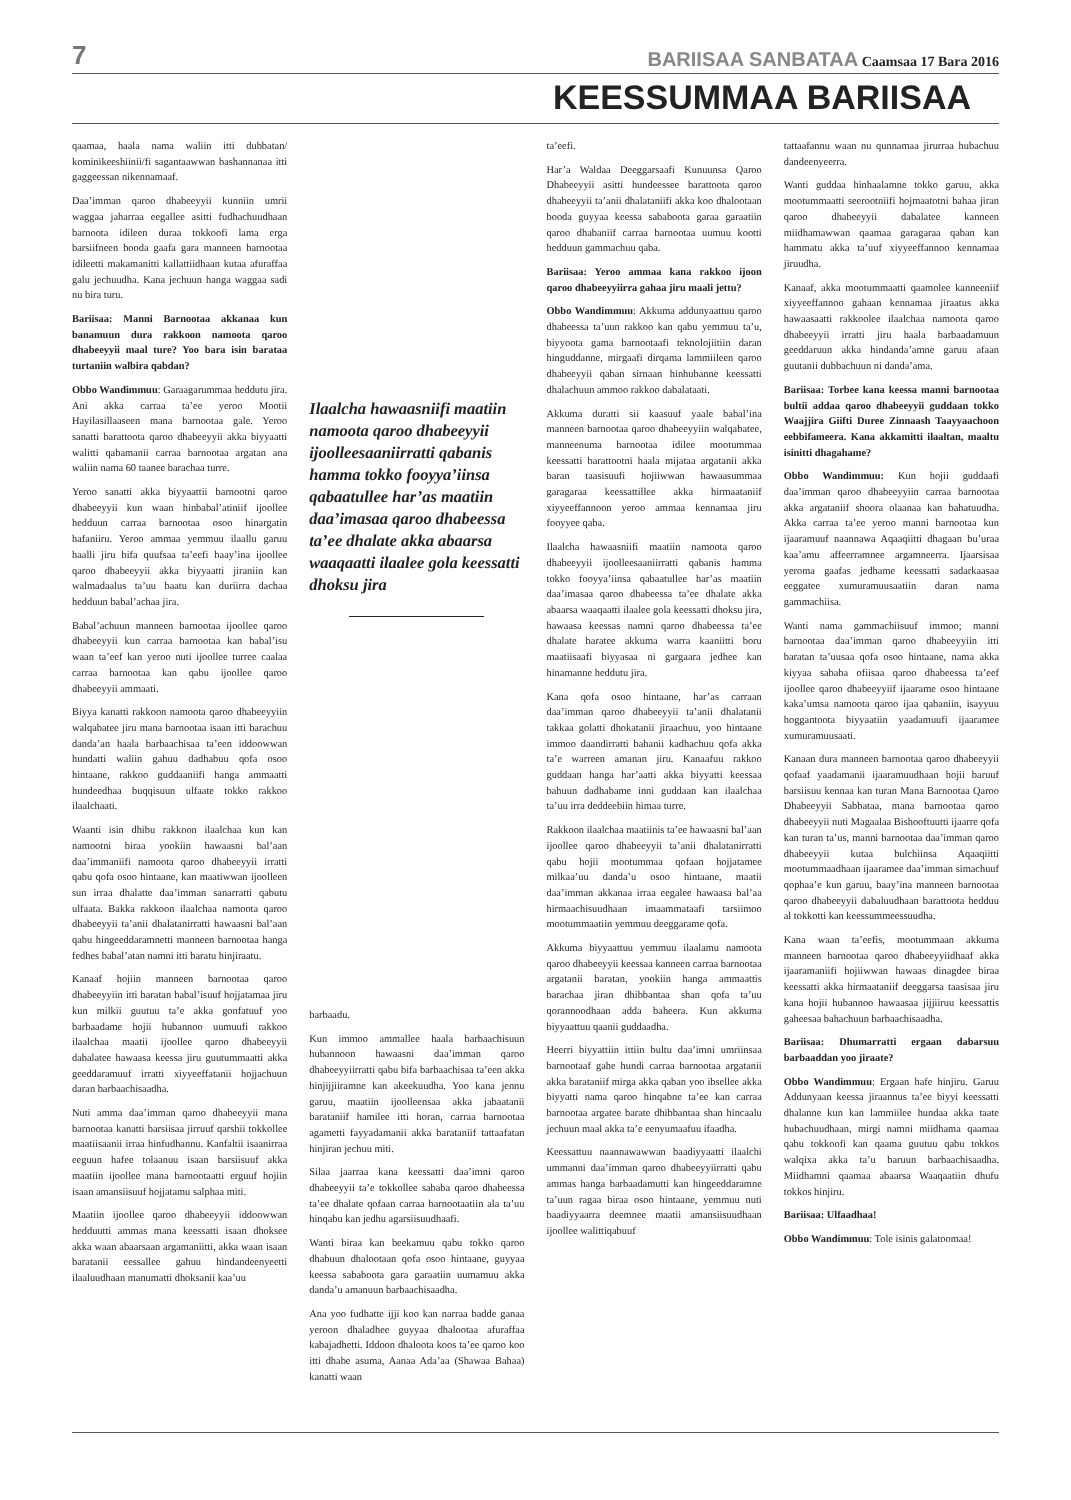7 BARIISAA SANBATAA Caamsaa 17 Bara 2016
KEESSUMMAA BARIISAA
qaamaa, haala nama waliin itti dubbatan/ kominikeeshiinii/fi sagantaawwan bashannanaa itti gaggeessan nikennamaaf.
Daa’imman qaroo dhabeeyyii kunniin umrii waggaa jaharraa eegallee asitti fudhachuudhaan barnoota idileen duraa tokkoofi lama erga barsiifneen booda gaafa gara manneen barnootaa idileetti makamanitti kallattiidhaan kutaa afuraffaa galu jechuudha. Kana jechuun hanga waggaa sadi nu bira turu.
Bariisaa: Manni Barnootaa akkanaa kun banamuun dura rakkoon namoota qaroo dhabeeyyii maal ture? Yoo bara isin barataa turtaniin walbira qabdan?
Obbo Wandimmuu: Garaagarummaa heddutu jira. Ani akka carraa ta’ee yeroo Mootii Hayilasillaaseen mana barnootaa gale. Yeroo sanatti barattoota qaroo dhabeeyyii akka biyyaatti walitti qabamanii carraa barnootaa argatan ana waliin nama 60 taanee barachaa turre.
Yeroo sanatti akka biyyaattii barnootni qaroo dhabeeyyii kun waan hinbabal’atiniif ijoollee hedduun carraa barnootaa osoo hinargatin hafaniiru. Yeroo ammaa yemmuu ilaallu garuu haalli jiru bifa quufsaa ta’eefi baay’ina ijoollee qaroo dhabeeyyii akka biyyaatti jiraniin kan walmadaalus ta’uu baatu kan duriirra dachaa hedduun babal’achaa jira.
Babal’achuun manneen barnootaa ijoollee qaroo dhabeeyyii kun carraa barnootaa kan babal’isu waan ta’eef kan yeroo nuti ijoollee turree caalaa carraa barnootaa kan qabu ijoollee qaroo dhabeeyyii ammaati.
Biyya kanatti rakkoon namoota qaroo dhabeeyyiin walqabatee jiru mana barnootaa isaan itti barachuu danda’an haala barbaachisaa ta’een iddoowwan hundatti waliin gahuu dadhabuu qofa osoo hintaane, rakkoo guddaaniifi hanga ammaatti hundeedhaa buqqisuun ulfaate tokko rakkoo ilaalchaati.
Waanti isin dhibu rakkoon ilaalchaa kun kan namootni biraa yookiin hawaasni bal’aan daa’immaniifi namoota qaroo dhabeeyyii irratti qabu qofa osoo hintaane, kan maatiwwan ijoolleen sun irraa dhalatte daa’imman sanarratti qabutu ulfaata. Bakka rakkoon ilaalchaa namoota qaroo dhabeeyyii ta’anii dhalatanirratti hawaasni bal’aan qabu hingeeddaramnetti manneen barnootaa hanga fedhes babal’atan namni itti baratu hinjiraatu.
Kanaaf hojiin manneen barnootaa qaroo dhabeeyyiin itti baratan babal’isuuf hojjatamaa jiru kun milkii guutuu ta’e akka gonfatuuf yoo barbaadame hojii hubannoo uumuufi rakkoo ilaalchaa maatii ijoollee qaroo dhabeeyyii dabalatee hawaasa keessa jiru guutummaatti akka geeddaramuuf irratti xiyyeeffatanii hojjachuun daran barbaachisaadha.
Nuti amma daa’imman qaroo dhabeeyyii mana barnootaa kanatti barsiisaa jirruuf qarshii tokkollee maatiisaanii irraa hinfudhannu. Kanfaltii isaanirraa eeguun hafee tolaanuu isaan barsiisuuf akka maatiin ijoollee mana barnootaatti erguuf hojiin isaan amansiisuuf hojjatamu salphaa miti.
Maatiin ijoollee qaroo dhabeeyyii iddoowwan hedduutti ammas mana keessatti isaan dhoksee akka waan abaarsaan argamaniitti, akka waan isaan baratanii eessallee gahuu hindandeenyeetti ilaaluudhaan manumatti dhoksanii kaa’uu
Ilaalcha hawaasniifi maatiin namoota qaroo dhabeeyyii ijoolleesaaniirratti qabanis hamma tokko fooyya’iinsa qabaatullee har’as maatiin daa’imasaa qaroo dhabeessa ta’ee dhalate akka abaarsa waaqaatti ilaalee gola keessatti dhoksu jira
barbaadu.
Kun immoo ammallee haala barbaachisuun hubannoon hawaasni daa’imman qaroo dhabeeyyiirratti qabu bifa barbaachisaa ta’een akka hinjijjiiramne kan akeekuudha. Yoo kana jennu garuu, maatiin ijoolleensaa akka jabaatanii barataniif hamilee itti horan, carraa barnootaa agametti fayyadamanii akka barataniif tattaafatan hinjiran jechuu miti.
Silaa jaarraa kana keessatti daa’imni qaroo dhabeeyyii ta’e tokkollee sababa qaroo dhabeessa ta’ee dhalate qofaan carraa barnootaatiin ala ta’uu hinqabu kan jedhu agarsiisuudhaafi.
Wanti biraa kan beekamuu qabu tokko qaroo dhabuun dhalootaan qofa osoo hintaane, guyyaa keessa sababoota gara garaatiin uumamuu akka danda’u amanuun barbaachisaadha.
Ana yoo fudhatte ijji koo kan narraa badde ganaa yeroon dhaladhee guyyaa dhalootaa afuraffaa kabajadhetti. Iddoon dhaloota koos ta’ee qaroo koo itti dhabe asuma, Aanaa Ada’aa (Shawaa Bahaa) kanatti waan
ta’eefi.
Har’a Waldaa Deeggarsaafi Kunuunsa Qaroo Dhabeeyyii asitti hundeessee barattoota qaroo dhabeeyyii ta’anii dhalataniifi akka koo dhalootaan booda guyyaa keessa sababoota garaa garaatiin qaroo dhabaniif carraa barnootaa uumuu kootti hedduun gammachuu qaba.
Bariisaa: Yeroo ammaa kana rakkoo ijoon qaroo dhabeeyyiirra gahaa jiru maali jettu?
Obbo Wandimmuu: Akkuma addunyaattuu qaroo dhabeessa ta’uun rakkoo kan qabu yemmuu ta’u, biyyoota gama barnootaafi teknolojiitiin daran hinguddanne, mirgaafi dirqama lammiileen qaroo dhabeeyyii qaban sirnaan hinhubanne keessatti dhalachuun ammoo rakkoo dabalataati.
Akkuma duratti sii kaasuuf yaale babal’ina manneen barnootaa qaroo dhabeeyyiin walqabatee, manneenuma barnootaa idilee mootummaa keessatti barattootni haala mijataa argatanii akka baran taasisuufi hojiiwwan hawaasummaa garagaraa keessattillee akka hirmaataniif xiyyeeffannoon yeroo ammaa kennamaa jiru fooyyee qaba.
Ilaalcha hawaasniifi maatiin namoota qaroo dhabeeyyii ijoolleesaaniirratti qabanis hamma tokko fooyya’iinsa qabaatullee har’as maatiin daa’imasaa qaroo dhabeessa ta’ee dhalate akka abaarsa waaqaatti ilaalee gola keessatti dhoksu jira, hawaasa keessas namni qaroo dhabeessa ta’ee dhalate baratee akkuma warra kaaniitti boru maatiisaafi biyyasaa ni gargaara jedhee kan hinamanne heddutu jira.
Kana qofa osoo hintaane, har’as carraan daa’imman qaroo dhabeeyyii ta’anii dhalatanii takkaa golatti dhokatanii jiraachuu, yoo hintaane immoo daandirratti bahanii kadhachuu qofa akka ta’e warreen amanan jiru. Kanaafuu rakkoo guddaan hanga har’aatti akka biyyatti keessaa bahuun dadhabame inni guddaan kan ilaalchaa ta’uu irra deddeebiin himaa turre.
Rakkoon ilaalchaa maatiinis ta’ee hawaasni bal’aan ijoollee qaroo dhabeeyyii ta’anii dhalatanirratti qabu hojii mootummaa qofaan hojjatamee milkaa’uu danda’u osoo hintaane, maatii daa’imman akkanaa irraa eegalee hawaasa bal’aa hirmaachisuudhaan imaammataafi tarsiimoo mootummaatiin yemmuu deeggarame qofa.
Akkuma biyyaattuu yemmuu ilaalamu namoota qaroo dhabeeyyii keessaa kanneen carraa barnootaa argatanii baratan, yookiin hanga ammaattis barachaa jiran dhibbantaa shan qofa ta’uu qorannoodhaan adda baheera. Kun akkuma biyyaattuu qaanii guddaadha.
Heerri biyyattiin ittiin bultu daa’imni umriinsaa barnootaaf gahe hundi carraa barnootaa argatanii akka barataniif mirga akka qaban yoo ibsellee akka biyyatti nama qaroo hinqabne ta’ee kan carraa barnootaa argatee barate dhibbantaa shan hincaalu jechuun maal akka ta’e eenyumaafuu ifaadha.
Keessattuu naannawawwan baadiyyaatti ilaalchi ummanni daa’imman qaroo dhabeeyyiirratti qabu ammas hanga barbaadamutti kan hingeeddaramne ta’uun ragaa biraa osoo hintaane, yemmuu nuti baadiyyaarra deemnee maatii amansiisuudhaan ijoollee walittiqabuuf
tattaafannu waan nu qunnamaa jirurraa hubachuu dandeenyeerra.
Wanti guddaa hinhaalamne tokko garuu, akka mootummaatti seerootniifi hojmaatotni bahaa jiran qaroo dhabeeyyii dabalatee kanneen miidhamawwan qaamaa garagaraa qaban kan hammatu akka ta’uuf xiyyeeffannoo kennamaa jiruudha.
Kanaaf, akka mootummaatti qaamolee kanneeniif xiyyeeffannoo gahaan kennamaa jiraatus akka hawaasaatti rakkoolee ilaalchaa namoota qaroo dhabeeyyii irratti jiru haala barbaadamuun geeddaruun akka hindanda’amne garuu afaan guutanii dubbachuun ni danda’ama.
Bariisaa: Torbee kana keessa manni barnootaa bultii addaa qaroo dhabeeyyii guddaan tokko Waajjira Giifti Duree Zinnaash Taayyaachoon eebbifameera. Kana akkamitti ilaaltan, maaltu isinitti dhagahame?
Obbo Wandimmuu: Kun hojii guddaafi daa’imman qaroo dhabeeyyiin carraa barnootaa akka argataniif shoora olaanaa kan bahatuudha. Akka carraa ta’ee yeroo manni barnootaa kun ijaaramuuf naannawa Aqaaqiitti dhagaan bu’uraa kaa’amu affeerramnee argamneerra. Ijaarsisaa yeroma gaafas jedhame keessatti sadarkaasaa eeggatee xumuramuusaatiin daran nama gammachiisa.
Wanti nama gammachiisuuf immoo; manni barnootaa daa’imman qaroo dhabeeyyiin itti baratan ta’uusaa qofa osoo hintaane, nama akka kiyyaa sababa ofiisaa qaroo dhabeessa ta’eef ijoollee qaroo dhabeeyyiif ijaarame osoo hintaane kaka’umsa namoota qaroo ijaa qabaniin, isayyuu hoggantoota biyyaatiin yaadamuufi ijaaramee xumuramuusaati.
Kanaan dura manneen barnootaa qaroo dhabeeyyii qofaaf yaadamanii ijaaramuudhaan hojii baruuf barsiisuu kennaa kan turan Mana Barnootaa Qaroo Dhabeeyyii Sabbataa, mana barnootaa qaroo dhabeeyyii nuti Magaalaa Bishooftuutti ijaarre qofa kan turan ta’us, manni barnootaa daa’imman qaroo dhabeeyyii kutaa bulchiinsa Aqaaqiitti mootummaadhaan ijaaramee daa’imman simachuuf qophaa’e kun garuu, baay’ina manneen barnootaa qaroo dhabeeyyii dabaluudhaan barattoota hedduu al tokkotti kan keessummeessuudha.
Kana waan ta’eefis, mootummaan akkuma manneen barnootaa qaroo dhabeeyyiidhaaf akka ijaaramaniifi hojiiwwan hawaas dinagdee biraa keessatti akka hirmaataniif deeggarsa taasisaa jiru kana hojii hubannoo hawaasaa jijjiiruu keessattis gaheesaa bahachuun barbaachisaadha.
Bariisaa: Dhumarratti ergaan dabarsuu barbaaddan yoo jiraate?
Obbo Wandimmuu: Ergaan hafe hinjiru. Garuu Addunyaan keessa jiraannus ta’ee biyyi keessatti dhalanne kun kan lammiilee hundaa akka taate hubachuudhaan, mirgi namni miidhama qaamaa qabu tokkoofi kan qaama guutuu qabu tokkos walqixa akka ta’u baruun barbaachisaadha. Miidhamni qaamaa abaarsa Waaqaatiin dhufu tokkos hinjiru.
Bariisaa: Ulfaadhaa!
Obbo Wandimmuu: Tole isinis galatoomaa!